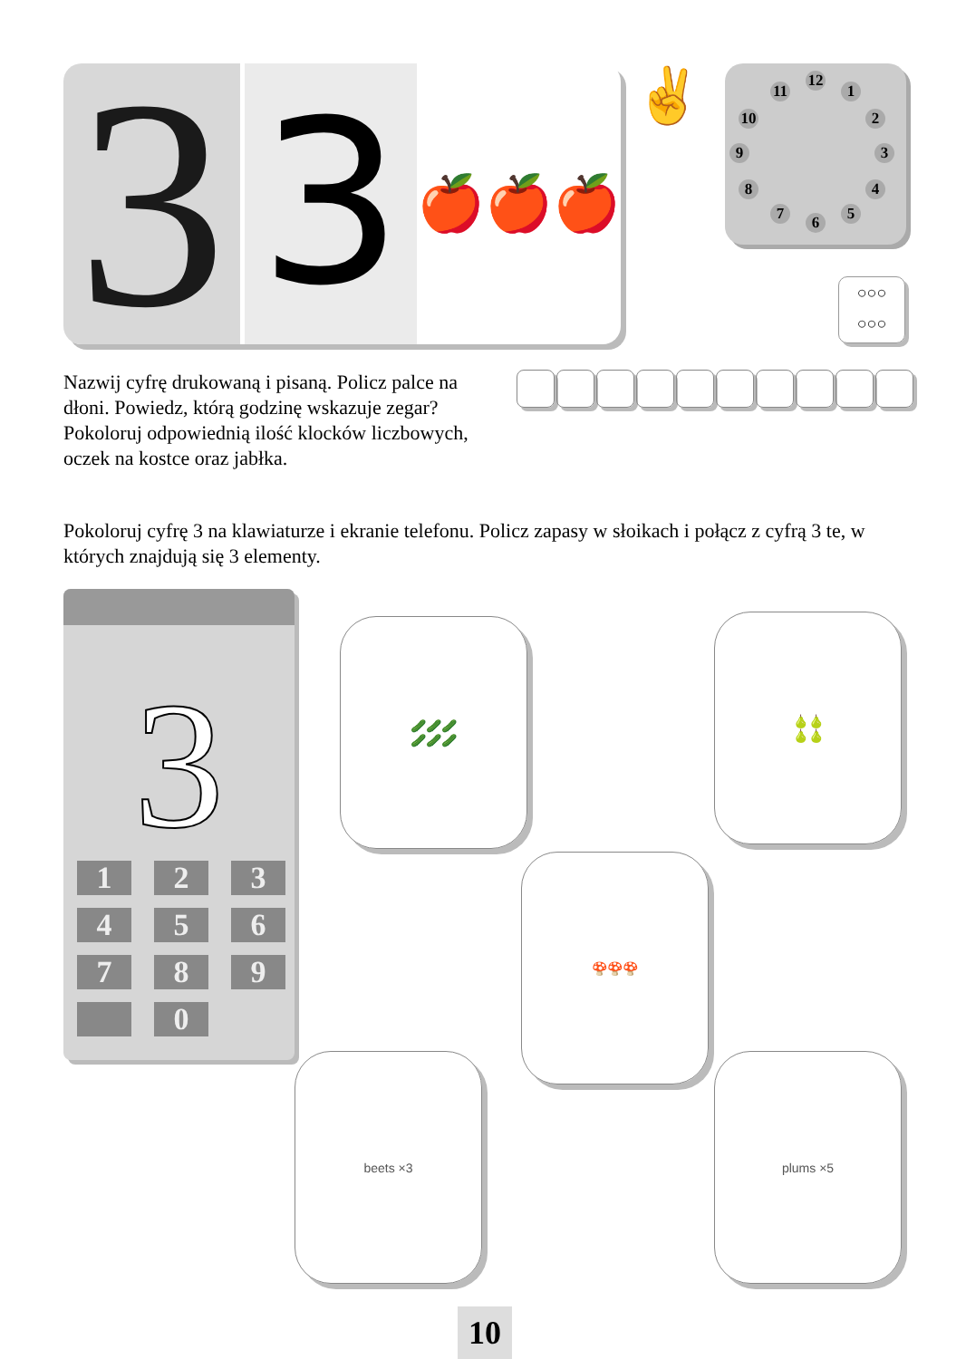3
3
🍎🍎🍎
✌ 12
1
2
3
4
5 6 7
8
9
10
11
○○○
○○○
Nazwij cyfrę drukowaną i pisaną. Policz palce na dłoni. Powiedz, którą godzinę wskazuje zegar? Pokoloruj odpowiednią ilość klocków liczbowych, oczek na kostce oraz jabłka.
Pokoloruj cyfrę 3 na klawiaturze i ekranie telefonu. Policz zapasy w słoikach i połącz z cyfrą 3 te, w których znajdują się 3 elementy.
3
1
2
3
4
5
6
7
8
9
0
🥒🥒🥒
🥒🥒🥒
🍐🍐
🍐🍐
🍄🍄🍄
beets ×3 plums ×5
10